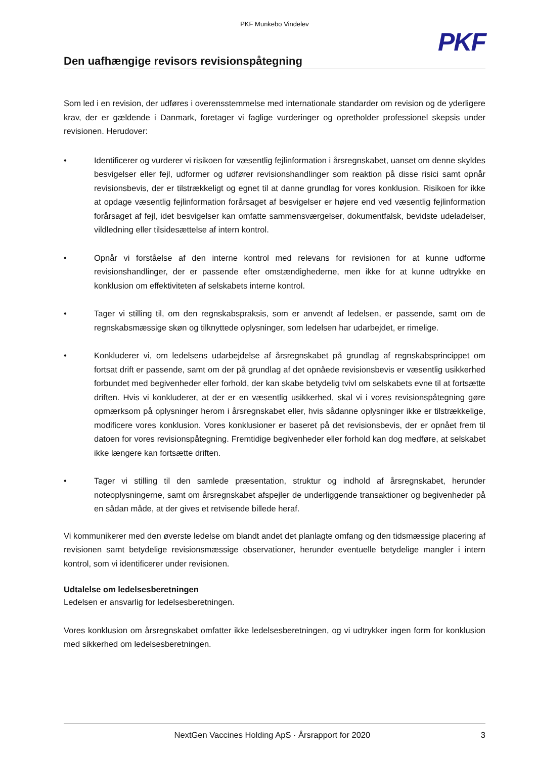PKF Munkebo Vindelev
PKF
Den uafhængige revisors revisionspåtegning
Som led i en revision, der udføres i overensstemmelse med internationale standarder om revision og de yderligere krav, der er gældende i Danmark, foretager vi faglige vurderinger og opretholder professionel skepsis under revisionen. Herudover:
• Identificerer og vurderer vi risikoen for væsentlig fejlinformation i årsregnskabet, uanset om denne skyldes besvigelser eller fejl, udformer og udfører revisionshandlinger som reaktion på disse risici samt opnår revisionsbevis, der er tilstrækkeligt og egnet til at danne grundlag for vores konklusion. Risikoen for ikke at opdage væsentlig fejlinformation forårsaget af besvigelser er højere end ved væsentlig fejlinformation forårsaget af fejl, idet besvigelser kan omfatte sammensværgelser, dokumentfalsk, bevidste udeladelser, vildledning eller tilsidesættelse af intern kontrol.
• Opnår vi forståelse af den interne kontrol med relevans for revisionen for at kunne udforme revisionshandlinger, der er passende efter omstændighederne, men ikke for at kunne udtrykke en konklusion om effektiviteten af selskabets interne kontrol.
• Tager vi stilling til, om den regnskabspraksis, som er anvendt af ledelsen, er passende, samt om de regnskabsmæssige skøn og tilknyttede oplysninger, som ledelsen har udarbejdet, er rimelige.
• Konkluderer vi, om ledelsens udarbejdelse af årsregnskabet på grundlag af regnskabsprincippet om fortsat drift er passende, samt om der på grundlag af det opnåede revisionsbevis er væsentlig usikkerhed forbundet med begivenheder eller forhold, der kan skabe betydelig tvivl om selskabets evne til at fortsætte driften. Hvis vi konkluderer, at der er en væsentlig usikkerhed, skal vi i vores revisionspåtegning gøre opmærksom på oplysninger herom i årsregnskabet eller, hvis sådanne oplysninger ikke er tilstrækkelige, modificere vores konklusion. Vores konklusioner er baseret på det revisionsbevis, der er opnået frem til datoen for vores revisionspåtegning. Fremtidige begivenheder eller forhold kan dog medføre, at selskabet ikke længere kan fortsætte driften.
• Tager vi stilling til den samlede præsentation, struktur og indhold af årsregnskabet, herunder noteoplysningerne, samt om årsregnskabet afspejler de underliggende transaktioner og begivenheder på en sådan måde, at der gives et retvisende billede heraf.
Vi kommunikerer med den øverste ledelse om blandt andet det planlagte omfang og den tidsmæssige placering af revisionen samt betydelige revisionsmæssige observationer, herunder eventuelle betydelige mangler i intern kontrol, som vi identificerer under revisionen.
Udtalelse om ledelsesberetningen
Ledelsen er ansvarlig for ledelsesberetningen.
Vores konklusion om årsregnskabet omfatter ikke ledelsesberetningen, og vi udtrykker ingen form for konklusion med sikkerhed om ledelsesberetningen.
NextGen Vaccines Holding ApS · Årsrapport for 2020
3